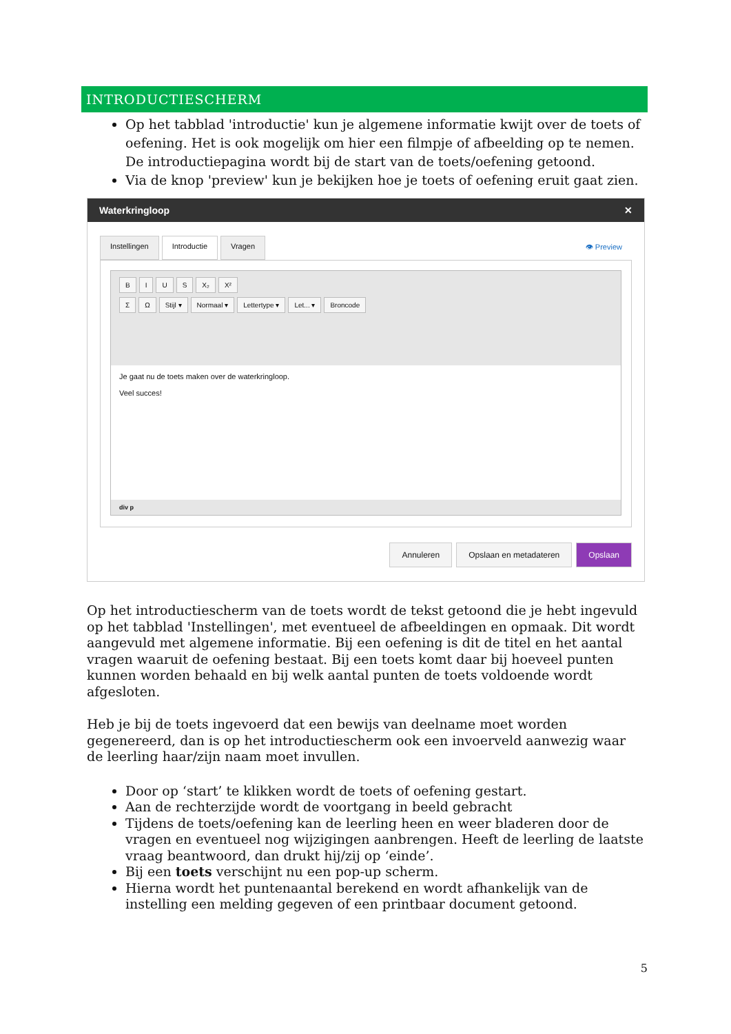INTRODUCTIESCHERM
Op het tabblad 'introductie' kun je algemene informatie kwijt over de toets of oefening. Het is ook mogelijk om hier een filmpje of afbeelding op te nemen. De introductiepagina wordt bij de start van de toets/oefening getoond.
Via de knop 'preview' kun je bekijken hoe je toets of oefening eruit gaat zien.
Waterkringloop ✕
Instellingen Introductie Vragen 👁 Preview
BIUS X₂ X²
Σ Ω Stijl ▾ Normaal ▾ Lettertype ▾ Let... ▾ Broncode
Je gaat nu de toets maken over de waterkringloop.
Veel succes!
div p
Annuleren Opslaan en metadateren Opslaan
Op het introductiescherm van de toets wordt de tekst getoond die je hebt ingevuld op het tabblad 'Instellingen', met eventueel de afbeeldingen en opmaak. Dit wordt aangevuld met algemene informatie. Bij een oefening is dit de titel en het aantal vragen waaruit de oefening bestaat. Bij een toets komt daar bij hoeveel punten kunnen worden behaald en bij welk aantal punten de toets voldoende wordt afgesloten.
Heb je bij de toets ingevoerd dat een bewijs van deelname moet worden gegenereerd, dan is op het introductiescherm ook een invoerveld aanwezig waar de leerling haar/zijn naam moet invullen.
Door op ‘start’ te klikken wordt de toets of oefening gestart.
Aan de rechterzijde wordt de voortgang in beeld gebracht
Tijdens de toets/oefening kan de leerling heen en weer bladeren door de vragen en eventueel nog wijzigingen aanbrengen. Heeft de leerling de laatste vraag beantwoord, dan drukt hij/zij op ‘einde’.
Bij een toets verschijnt nu een pop-up scherm.
Hierna wordt het puntenaantal berekend en wordt afhankelijk van de instelling een melding gegeven of een printbaar document getoond.
5